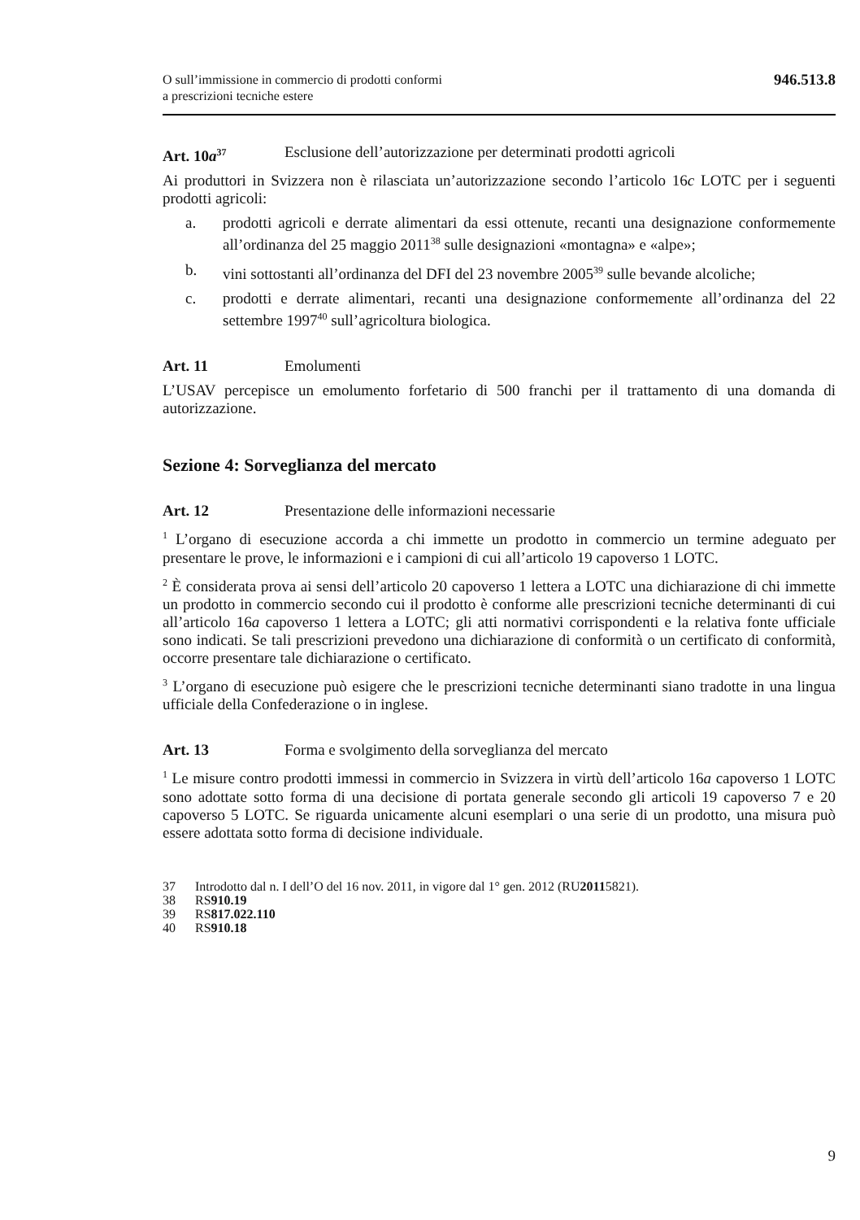O sull’immissione in commercio di prodotti conformi
a prescrizioni tecniche estere
946.513.8
Art. 10a<sup>37</sup>
Esclusione dell’autorizzazione per determinati prodotti agricoli
Ai produttori in Svizzera non è rilasciata un’autorizzazione secondo l’articolo 16c LOTC per i seguenti prodotti agricoli:
a. prodotti agricoli e derrate alimentari da essi ottenute, recanti una designazione conformemente all’ordinanza del 25 maggio 2011<sup>38</sup> sulle designazioni «montagna» e «alpe»;
b. vini sottostanti all’ordinanza del DFI del 23 novembre 2005<sup>39</sup> sulle bevande alcoliche;
c. prodotti e derrate alimentari, recanti una designazione conformemente all’ordinanza del 22 settembre 1997<sup>40</sup> sull’agricoltura biologica.
Art. 11 Emolumenti
L’USAV percepisce un emolumento forfetario di 500 franchi per il trattamento di una domanda di autorizzazione.
Sezione 4: Sorveglianza del mercato
Art. 12 Presentazione delle informazioni necessarie
<sup>1</sup> L’organo di esecuzione accorda a chi immette un prodotto in commercio un termine adeguato per presentare le prove, le informazioni e i campioni di cui all’articolo 19 capoverso 1 LOTC.
<sup>2</sup> È considerata prova ai sensi dell’articolo 20 capoverso 1 lettera a LOTC una dichiarazione di chi immette un prodotto in commercio secondo cui il prodotto è conforme alle prescrizioni tecniche determinanti di cui all’articolo 16a capoverso 1 lettera a LOTC; gli atti normativi corrispondenti e la relativa fonte ufficiale sono indicati. Se tali prescrizioni prevedono una dichiarazione di conformità o un certificato di conformità, occorre presentare tale dichiarazione o certificato.
<sup>3</sup> L’organo di esecuzione può esigere che le prescrizioni tecniche determinanti siano tradotte in una lingua ufficiale della Confederazione o in inglese.
Art. 13 Forma e svolgimento della sorveglianza del mercato
<sup>1</sup> Le misure contro prodotti immessi in commercio in Svizzera in virtù dell’articolo 16a capoverso 1 LOTC sono adottate sotto forma di una decisione di portata generale secondo gli articoli 19 capoverso 7 e 20 capoverso 5 LOTC. Se riguarda unicamente alcuni esemplari o una serie di un prodotto, una misura può essere adottata sotto forma di decisione individuale.
37 Introdotto dal n. I dell’O del 16 nov. 2011, in vigore dal 1° gen. 2012 (RU 2011 5821).
38 RS 910.19
39 RS 817.022.110
40 RS 910.18
9